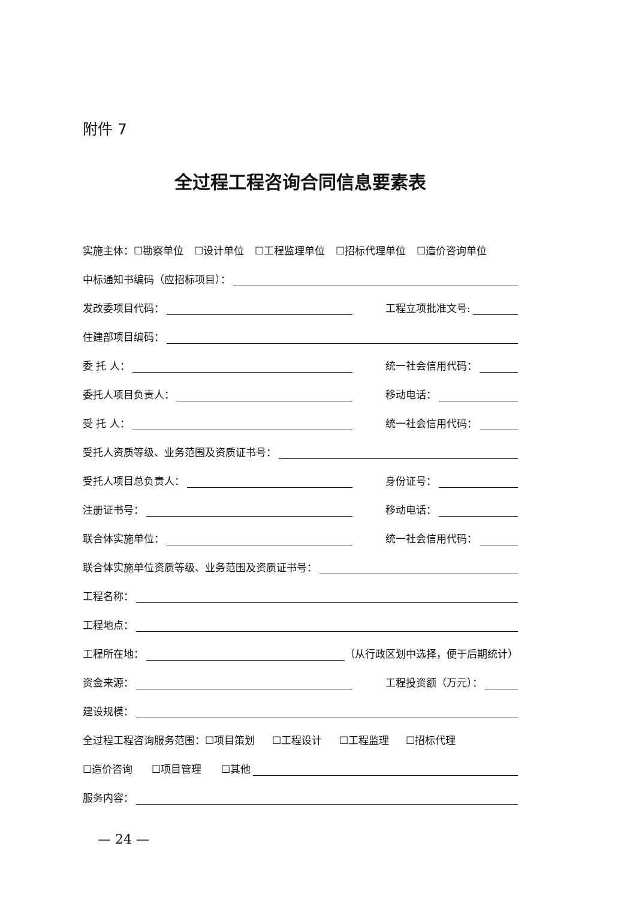附件 7
全过程工程咨询合同信息要素表
实施主体：☐勘察单位 ☐设计单位 ☐工程监理单位 ☐招标代理单位 ☐造价咨询单位
中标通知书编码（应招标项目）：
发改委项目代码：
工程立项批准文号:
住建部项目编码：
委 托 人：
统一社会信用代码：
委托人项目负责人：
移动电话：
受 托 人：
统一社会信用代码：
受托人资质等级、业务范围及资质证书号：
受托人项目总负责人：
身份证号：
注册证书号：
移动电话：
联合体实施单位：
统一社会信用代码：
联合体实施单位资质等级、业务范围及资质证书号：
工程名称：
工程地点：
工程所在地： （从行政区划中选择，便于后期统计）
资金来源：
工程投资额（万元）：
建设规模：
全过程工程咨询服务范围：☐项目策划 ☐工程设计 ☐工程监理 ☐招标代理
☐造价咨询 ☐项目管理 ☐其他
服务内容：
— 24 —